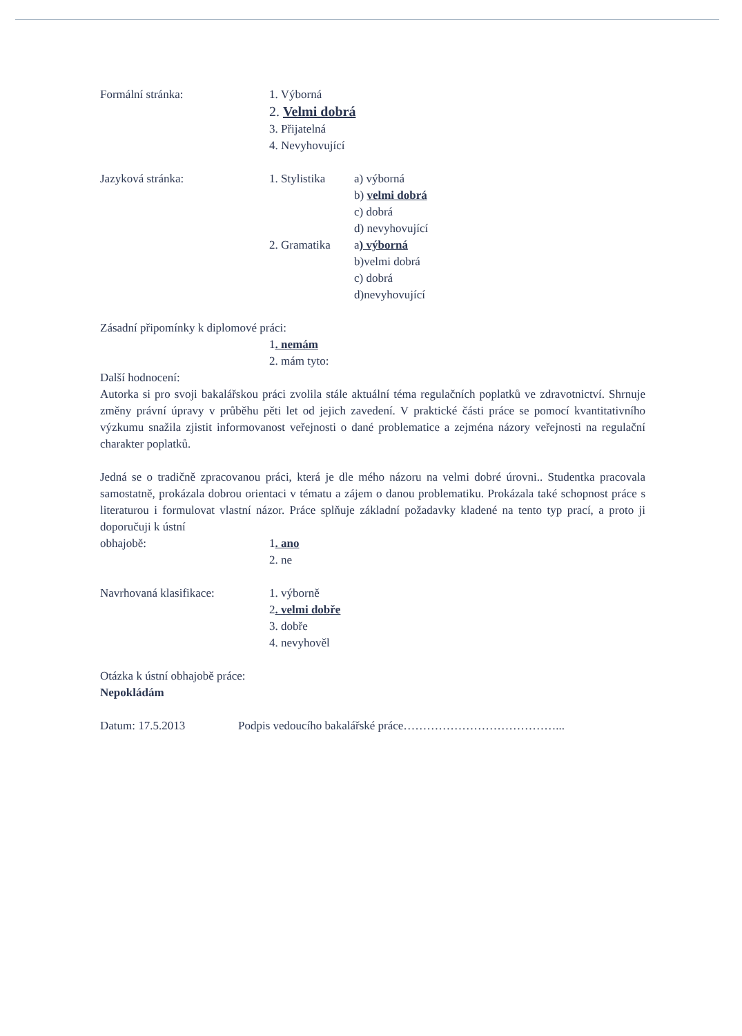Formální stránka: 1. Výborná
2. Velmi dobrá
3. Přijatelná
4. Nevyhovující
Jazyková stránka: 1. Stylistika
a) výborná
b) velmi dobrá
c) dobrá
d) nevyhovující
2. Gramatika a) výborná
b)velmi dobrá
c) dobrá
d)nevyhovující
Zásadní připomínky k diplomové práci:
1. nemám
2. mám tyto:
Další hodnocení:
Autorka si pro svoji bakalářskou práci zvolila stále aktuální téma regulačních poplatků ve zdravotnictví. Shrnuje změny právní úpravy v průběhu pěti let od jejich zavedení. V praktické části práce se pomocí kvantitativního výzkumu snažila zjistit informovanost veřejnosti o dané problematice a zejména názory veřejnosti na regulační charakter poplatků.
Jedná se o tradičně zpracovanou práci, která je dle mého názoru na velmi dobré úrovni.. Studentka pracovala samostatně, prokázala dobrou orientaci v tématu a zájem o danou problematiku. Prokázala také schopnost práce s literaturou i formulovat vlastní názor. Práce splňuje základní požadavky kladené na tento typ prací, a proto ji doporučuji k ústní
obhajobě: 1. ano
2. ne
Navrhovaná klasifikace: 1. výborně
2. velmi dobře
3. dobře
4. nevyhověl
Otázka k ústní obhajobě práce:
Nepokládám
Datum: 17.5.2013 Podpis vedoucího bakalářské práce…………………………………...